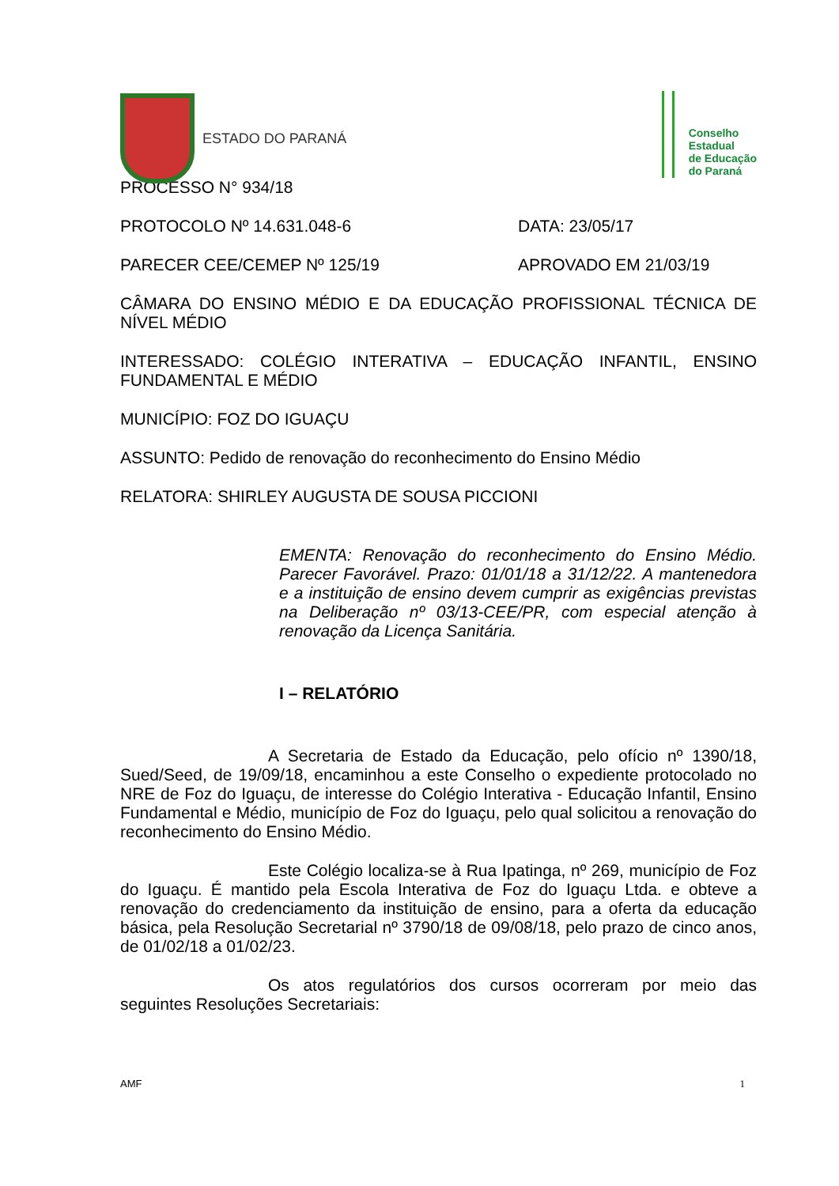ESTADO DO PARANÁ
Conselho
Estadual
de Educação
do Paraná
PROCESSO N° 934/18
PROTOCOLO Nº 14.631.048-6 DATA: 23/05/17
PARECER CEE/CEMEP Nº 125/19 APROVADO EM 21/03/19
CÂMARA DO ENSINO MÉDIO E DA EDUCAÇÃO PROFISSIONAL TÉCNICA DE NÍVEL MÉDIO
INTERESSADO: COLÉGIO INTERATIVA – EDUCAÇÃO INFANTIL, ENSINO FUNDAMENTAL E MÉDIO
MUNICÍPIO: FOZ DO IGUAÇU
ASSUNTO: Pedido de renovação do reconhecimento do Ensino Médio
RELATORA: SHIRLEY AUGUSTA DE SOUSA PICCIONI
EMENTA: Renovação do reconhecimento do Ensino Médio. Parecer Favorável. Prazo: 01/01/18 a 31/12/22. A mantenedora e a instituição de ensino devem cumprir as exigências previstas na Deliberação nº 03/13-CEE/PR, com especial atenção à renovação da Licença Sanitária.
I – RELATÓRIO
A Secretaria de Estado da Educação, pelo ofício nº 1390/18, Sued/Seed, de 19/09/18, encaminhou a este Conselho o expediente protocolado no NRE de Foz do Iguaçu, de interesse do Colégio Interativa - Educação Infantil, Ensino Fundamental e Médio, município de Foz do Iguaçu, pelo qual solicitou a renovação do reconhecimento do Ensino Médio.
Este Colégio localiza-se à Rua Ipatinga, nº 269, município de Foz do Iguaçu. É mantido pela Escola Interativa de Foz do Iguaçu Ltda. e obteve a renovação do credenciamento da instituição de ensino, para a oferta da educação básica, pela Resolução Secretarial nº 3790/18 de 09/08/18, pelo prazo de cinco anos, de 01/02/18 a 01/02/23.
Os atos regulatórios dos cursos ocorreram por meio das seguintes Resoluções Secretariais:
AMF 1